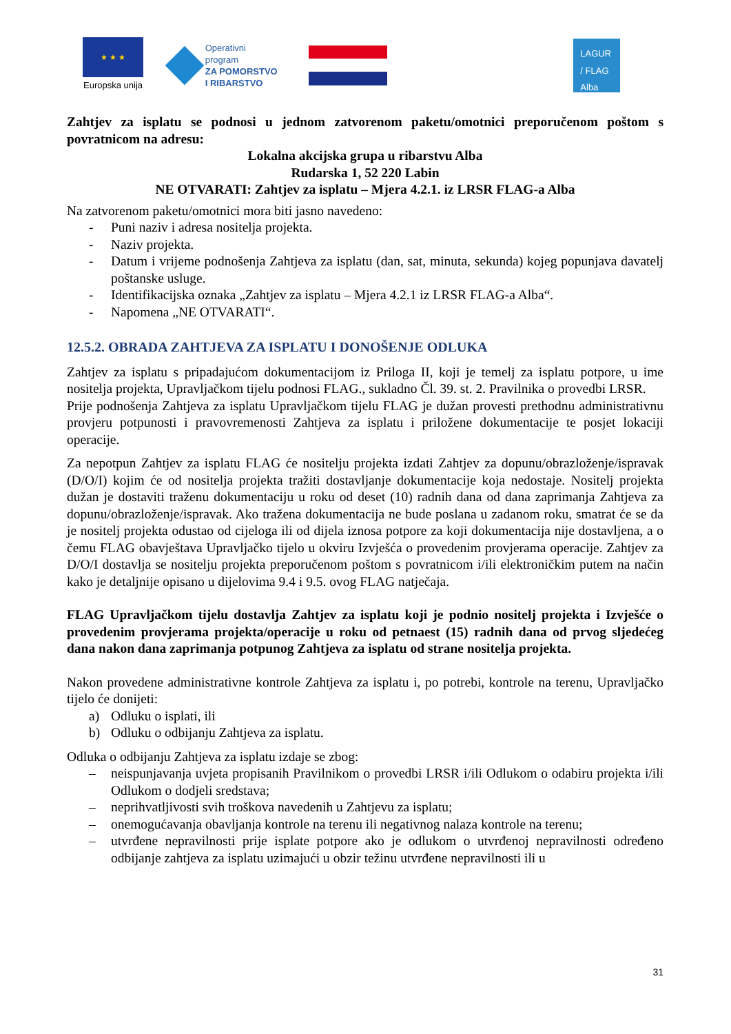★ ★ ★
Europska unija
Operativni program
ZA POMORSTVO
I RIBARSTVO
LAGUR
/ FLAG
Alba
Zahtjev za isplatu se podnosi u jednom zatvorenom paketu/omotnici preporučenom poštom s povratnicom na adresu:
Lokalna akcijska grupa u ribarstvu Alba
Rudarska 1, 52 220 Labin
NE OTVARATI: Zahtjev za isplatu – Mjera 4.2.1. iz LRSR FLAG-a Alba
Na zatvorenom paketu/omotnici mora biti jasno navedeno:
- Puni naziv i adresa nositelja projekta.
- Naziv projekta.
- Datum i vrijeme podnošenja Zahtjeva za isplatu (dan, sat, minuta, sekunda) kojeg popunjava davatelj poštanske usluge.
- Identifikacijska oznaka „Zahtjev za isplatu – Mjera 4.2.1 iz LRSR FLAG-a Alba“.
- Napomena „NE OTVARATI“.
12.5.2. OBRADA ZAHTJEVA ZA ISPLATU I DONOŠENJE ODLUKA
Zahtjev za isplatu s pripadajućom dokumentacijom iz Priloga II, koji je temelj za isplatu potpore, u ime nositelja projekta, Upravljačkom tijelu podnosi FLAG., sukladno Čl. 39. st. 2. Pravilnika o provedbi LRSR.
Prije podnošenja Zahtjeva za isplatu Upravljačkom tijelu FLAG je dužan provesti prethodnu administrativnu provjeru potpunosti i pravovremenosti Zahtjeva za isplatu i priložene dokumentacije te posjet lokaciji operacije.
Za nepotpun Zahtjev za isplatu FLAG će nositelju projekta izdati Zahtjev za dopunu/obrazloženje/ispravak (D/O/I) kojim će od nositelja projekta tražiti dostavljanje dokumentacije koja nedostaje. Nositelj projekta dužan je dostaviti traženu dokumentaciju u roku od deset (10) radnih dana od dana zaprimanja Zahtjeva za dopunu/obrazloženje/ispravak. Ako tražena dokumentacija ne bude poslana u zadanom roku, smatrat će se da je nositelj projekta odustao od cijeloga ili od dijela iznosa potpore za koji dokumentacija nije dostavljena, a o čemu FLAG obavještava Upravljačko tijelo u okviru Izvješća o provedenim provjerama operacije. Zahtjev za D/O/I dostavlja se nositelju projekta preporučenom poštom s povratnicom i/ili elektroničkim putem na način kako je detaljnije opisano u dijelovima 9.4 i 9.5. ovog FLAG natječaja.
FLAG Upravljačkom tijelu dostavlja Zahtjev za isplatu koji je podnio nositelj projekta i Izvješće o provedenim provjerama projekta/operacije u roku od petnaest (15) radnih dana od prvog sljedećeg dana nakon dana zaprimanja potpunog Zahtjeva za isplatu od strane nositelja projekta.
Nakon provedene administrativne kontrole Zahtjeva za isplatu i, po potrebi, kontrole na terenu, Upravljačko tijelo će donijeti:
a) Odluku o isplati, ili
b) Odluku o odbijanju Zahtjeva za isplatu.
Odluka o odbijanju Zahtjeva za isplatu izdaje se zbog:
– neispunjavanja uvjeta propisanih Pravilnikom o provedbi LRSR i/ili Odlukom o odabiru projekta i/ili Odlukom o dodjeli sredstava;
– neprihvatljivosti svih troškova navedenih u Zahtjevu za isplatu;
– onemogućavanja obavljanja kontrole na terenu ili negativnog nalaza kontrole na terenu;
– utvrđene nepravilnosti prije isplate potpore ako je odlukom o utvrđenoj nepravilnosti određeno odbijanje zahtjeva za isplatu uzimajući u obzir težinu utvrđene nepravilnosti ili u
31